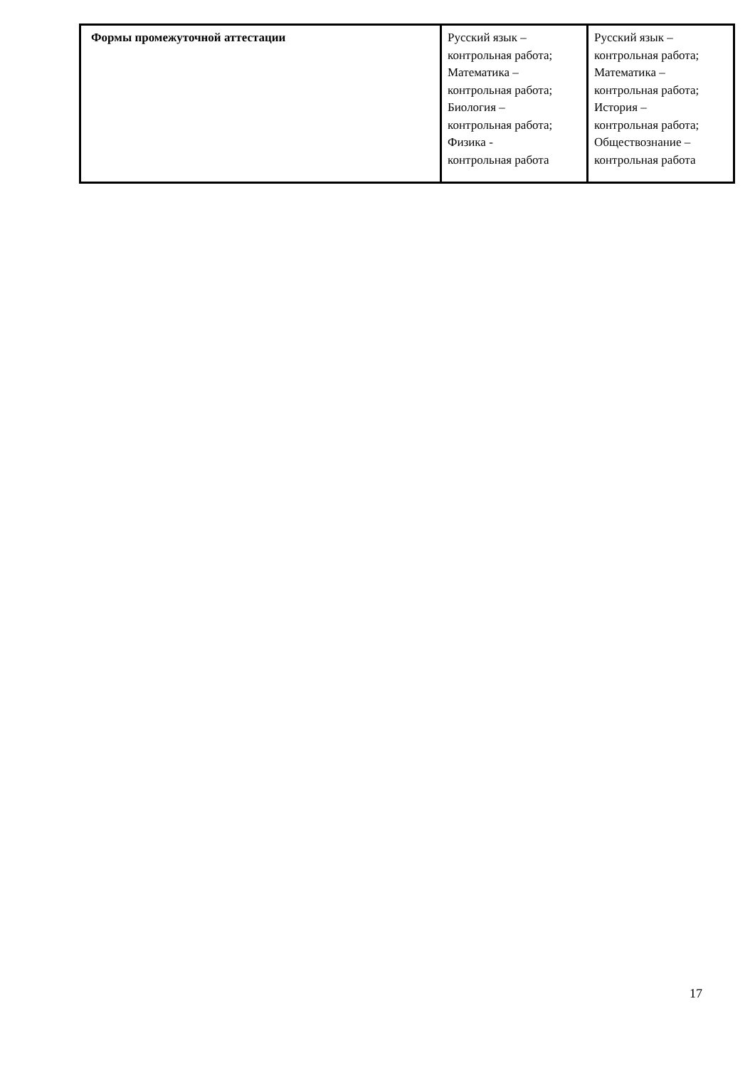| Формы промежуточной аттестации | Русский язык – контрольная работа; Математика – контрольная работа; Биология – контрольная работа; Физика - контрольная работа | Русский язык – контрольная работа; Математика – контрольная работа; История – контрольная работа; Обществознание – контрольная работа |
17